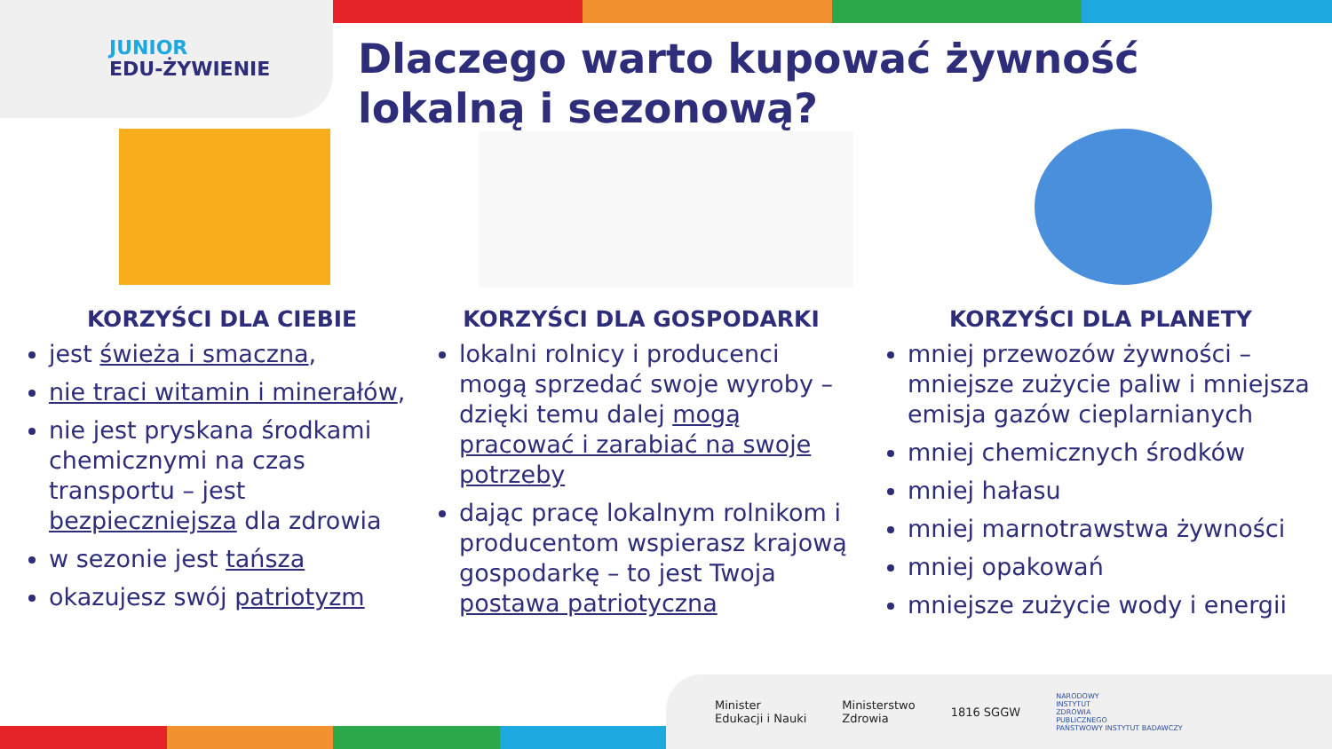JUNIOR
EDU-ŻYWIENIE
Dlaczego warto kupować żywność lokalną i sezonową?
KORZYŚCI DLA CIEBIE
jest świeża i smaczna,
nie traci witamin i minerałów,
nie jest pryskana środkami chemicznymi na czas transportu – jest bezpieczniejsza dla zdrowia
w sezonie jest tańsza
okazujesz swój patriotyzm
KORZYŚCI DLA GOSPODARKI
lokalni rolnicy i producenci mogą sprzedać swoje wyroby – dzięki temu dalej mogą pracować i zarabiać na swoje potrzeby
dając pracę lokalnym rolnikom i producentom wspierasz krajową gospodarkę – to jest Twoja postawa patriotyczna
KORZYŚCI DLA PLANETY
mniej przewozów żywności – mniejsze zużycie paliw i mniejsza emisja gazów cieplarnianych
mniej chemicznych środków
mniej hałasu
mniej marnotrawstwa żywności
mniej opakowań
mniejsze zużycie wody i energii
Minister
Edukacji i Nauki
Ministerstwo
Zdrowia
1816 SGGW
NARODOWY
INSTYTUT
ZDROWIA
PUBLICZNEGO
PAŃSTWOWY INSTYTUT BADAWCZY